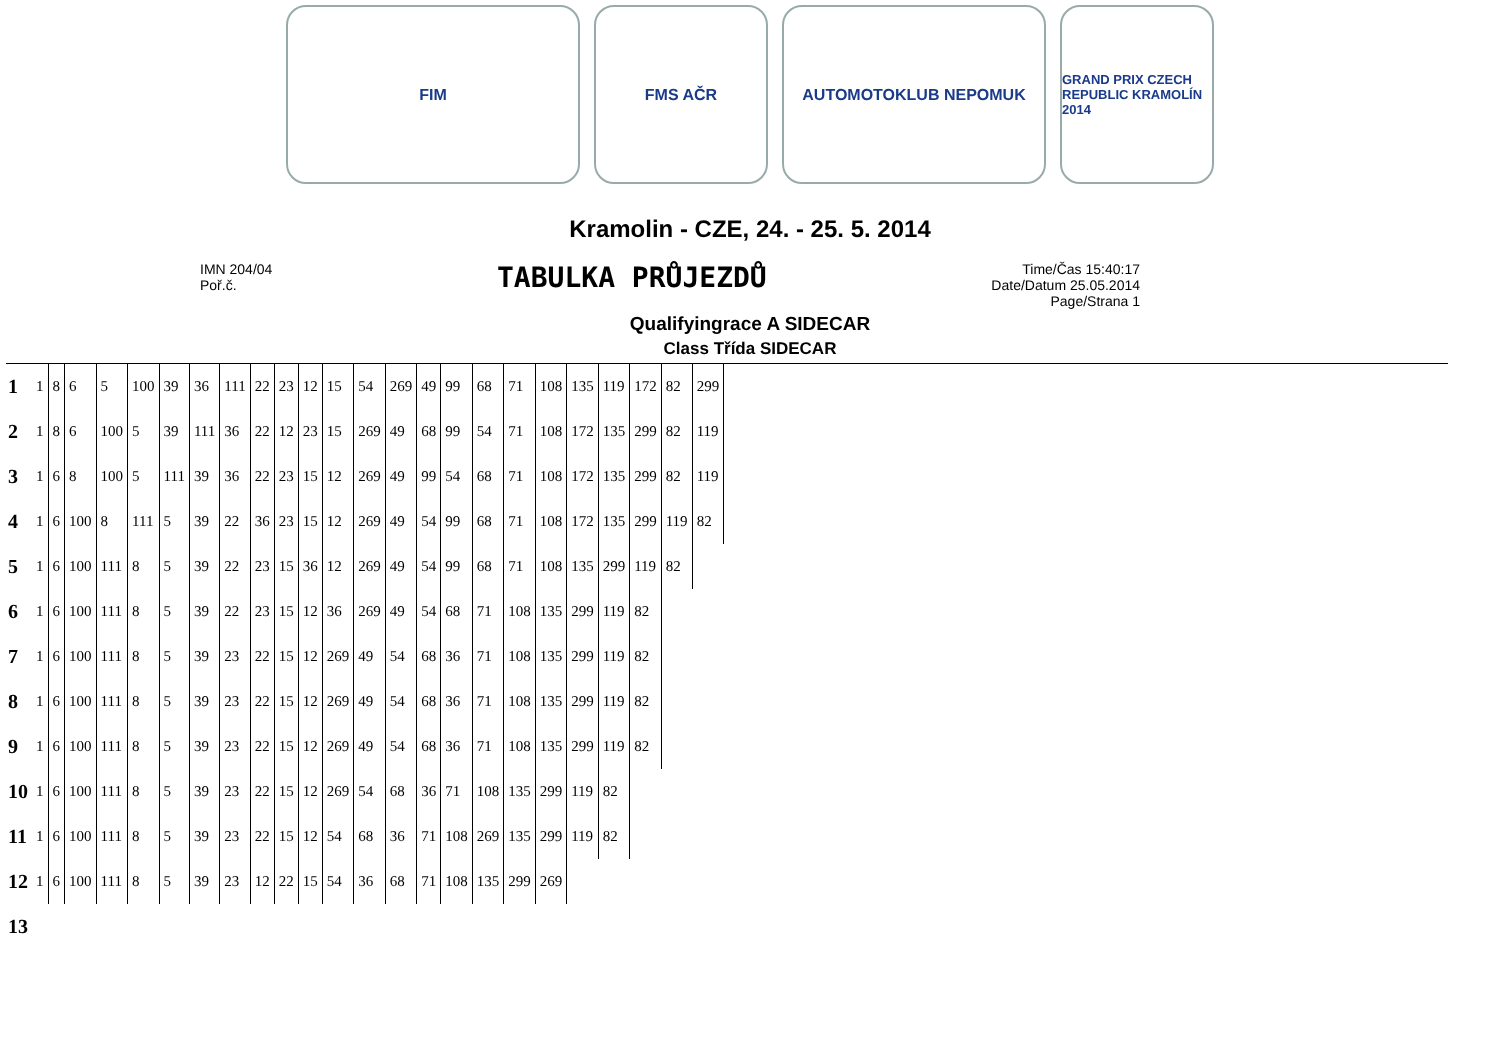FIM FMS AČR AUTOMOTOKLUB NEPOMUK
GRAND PRIX CZECH REPUBLIC KRAMOLÍN 2014
Kramolin - CZE, 24. - 25. 5. 2014
IMN 204/04
Poř.č.
TABULKA PRŮJEZDŮ
Time/Čas 15:40:17
Date/Datum 25.05.2014
Page/Strana 1
Qualifyingrace A SIDECAR
Class Třída SIDECAR
| 1 | 1 | 8 | 6 | 5 | 100 | 39 | 36 | 111 | 22 | 23 | 12 | 15 | 54 | 269 | 49 | 99 | 68 | 71 | 108 | 135 | 119 | 172 | 82 | 299 |
| 2 | 1 | 8 | 6 | 100 | 5 | 39 | 111 | 36 | 22 | 12 | 23 | 15 | 269 | 49 | 68 | 99 | 54 | 71 | 108 | 172 | 135 | 299 | 82 | 119 |
| 3 | 1 | 6 | 8 | 100 | 5 | 111 | 39 | 36 | 22 | 23 | 15 | 12 | 269 | 49 | 99 | 54 | 68 | 71 | 108 | 172 | 135 | 299 | 82 | 119 |
| 4 | 1 | 6 | 100 | 8 | 111 | 5 | 39 | 22 | 36 | 23 | 15 | 12 | 269 | 49 | 54 | 99 | 68 | 71 | 108 | 172 | 135 | 299 | 119 | 82 |
| 5 | 1 | 6 | 100 | 111 | 8 | 5 | 39 | 22 | 23 | 15 | 36 | 12 | 269 | 49 | 54 | 99 | 68 | 71 | 108 | 135 | 299 | 119 | 82 | |
| 6 | 1 | 6 | 100 | 111 | 8 | 5 | 39 | 22 | 23 | 15 | 12 | 36 | 269 | 49 | 54 | 68 | 71 | 108 | 135 | 299 | 119 | 82 | | |
| 7 | 1 | 6 | 100 | 111 | 8 | 5 | 39 | 23 | 22 | 15 | 12 | 269 | 49 | 54 | 68 | 36 | 71 | 108 | 135 | 299 | 119 | 82 | | |
| 8 | 1 | 6 | 100 | 111 | 8 | 5 | 39 | 23 | 22 | 15 | 12 | 269 | 49 | 54 | 68 | 36 | 71 | 108 | 135 | 299 | 119 | 82 | | |
| 9 | 1 | 6 | 100 | 111 | 8 | 5 | 39 | 23 | 22 | 15 | 12 | 269 | 49 | 54 | 68 | 36 | 71 | 108 | 135 | 299 | 119 | 82 | | |
| 10 | 1 | 6 | 100 | 111 | 8 | 5 | 39 | 23 | 22 | 15 | 12 | 269 | 54 | 68 | 36 | 71 | 108 | 135 | 299 | 119 | 82 | | | |
| 11 | 1 | 6 | 100 | 111 | 8 | 5 | 39 | 23 | 22 | 15 | 12 | 54 | 68 | 36 | 71 | 108 | 269 | 135 | 299 | 119 | 82 | | | |
| 12 | 1 | 6 | 100 | 111 | 8 | 5 | 39 | 23 | 12 | 22 | 15 | 54 | 36 | 68 | 71 | 108 | 135 | 299 | 269 | | | | | |
| 13 | | | | | | | | | | | | | | | | | | | | | | | | |